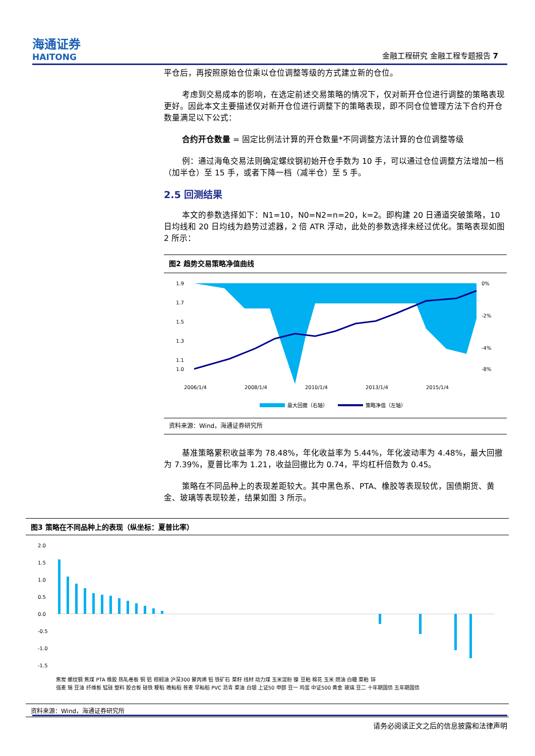海通证券
HAITONG
金融工程研究 金融工程专题报告 7
平仓后，再按照原始仓位乘以仓位调整等级的方式建立新的仓位。
考虑到交易成本的影响，在选定前述交易策略的情况下，仅对新开仓位进行调整的策略表现更好。因此本文主要描述仅对新开仓位进行调整下的策略表现，即不同仓位管理方法下合约开仓数量满足以下公式：
合约开仓数量 = 固定比例法计算的开仓数量*不同调整方法计算的仓位调整等级
例：通过海龟交易法则确定螺纹钢初始开仓手数为 10 手，可以通过仓位调整方法增加一档（加半仓）至 15 手，或者下降一档（减半仓）至 5 手。
2.5 回测结果
本文的参数选择如下：N1=10，N0=N2=n=20，k=2。即构建 20 日通道突破策略，10 日均线和 20 日均线为趋势过滤器，2 倍 ATR 浮动，此处的参数选择未经过优化。策略表现如图 2 所示：
图2 趋势交易策略净值曲线
1.9
1.7
1.5
1.3
1.1
1.0
0%
-2%
-4%
-8%
2006/1/4
2008/1/4
2010/1/4
2013/1/4
2015/1/4
最大回撤（右轴）
策略净值（左轴）
资料来源：Wind，海通证券研究所
基准策略累积收益率为 78.48%，年化收益率为 5.44%，年化波动率为 4.48%，最大回撤为 7.39%，夏普比率为 1.21，收益回撤比为 0.74，平均杠杆倍数为 0.45。
策略在不同品种上的表现差距较大。其中黑色系、PTA、橡胶等表现较优，国债期货、黄金、玻璃等表现较差，结果如图 3 所示。
图3 策略在不同品种上的表现（纵坐标：夏普比率）
2.0
1.5
1.0
0.5
0.0
-0.5
-1.0
-1.5
焦炭 螺纹钢 焦煤 PTA 橡胶 热轧卷板 铜 铝 棕榈油 沪深300 聚丙烯 铅 铁矿石 菜籽 线材 动力煤 玉米淀粉 镍 豆粕 棉花 玉米 燃油 白糖 菜粕 锌
强麦 锡 豆油 纤维板 锰硅 塑料 胶合板 硅铁 粳稻 晚籼稻 普麦 早籼稻 PVC 沥青 菜油 白银 上证50 甲醇 豆一 鸡蛋 中证500 黄金 玻璃 豆二 十年期国债 五年期国债
资料来源：Wind，海通证券研究所
请务必阅读正文之后的信息披露和法律声明